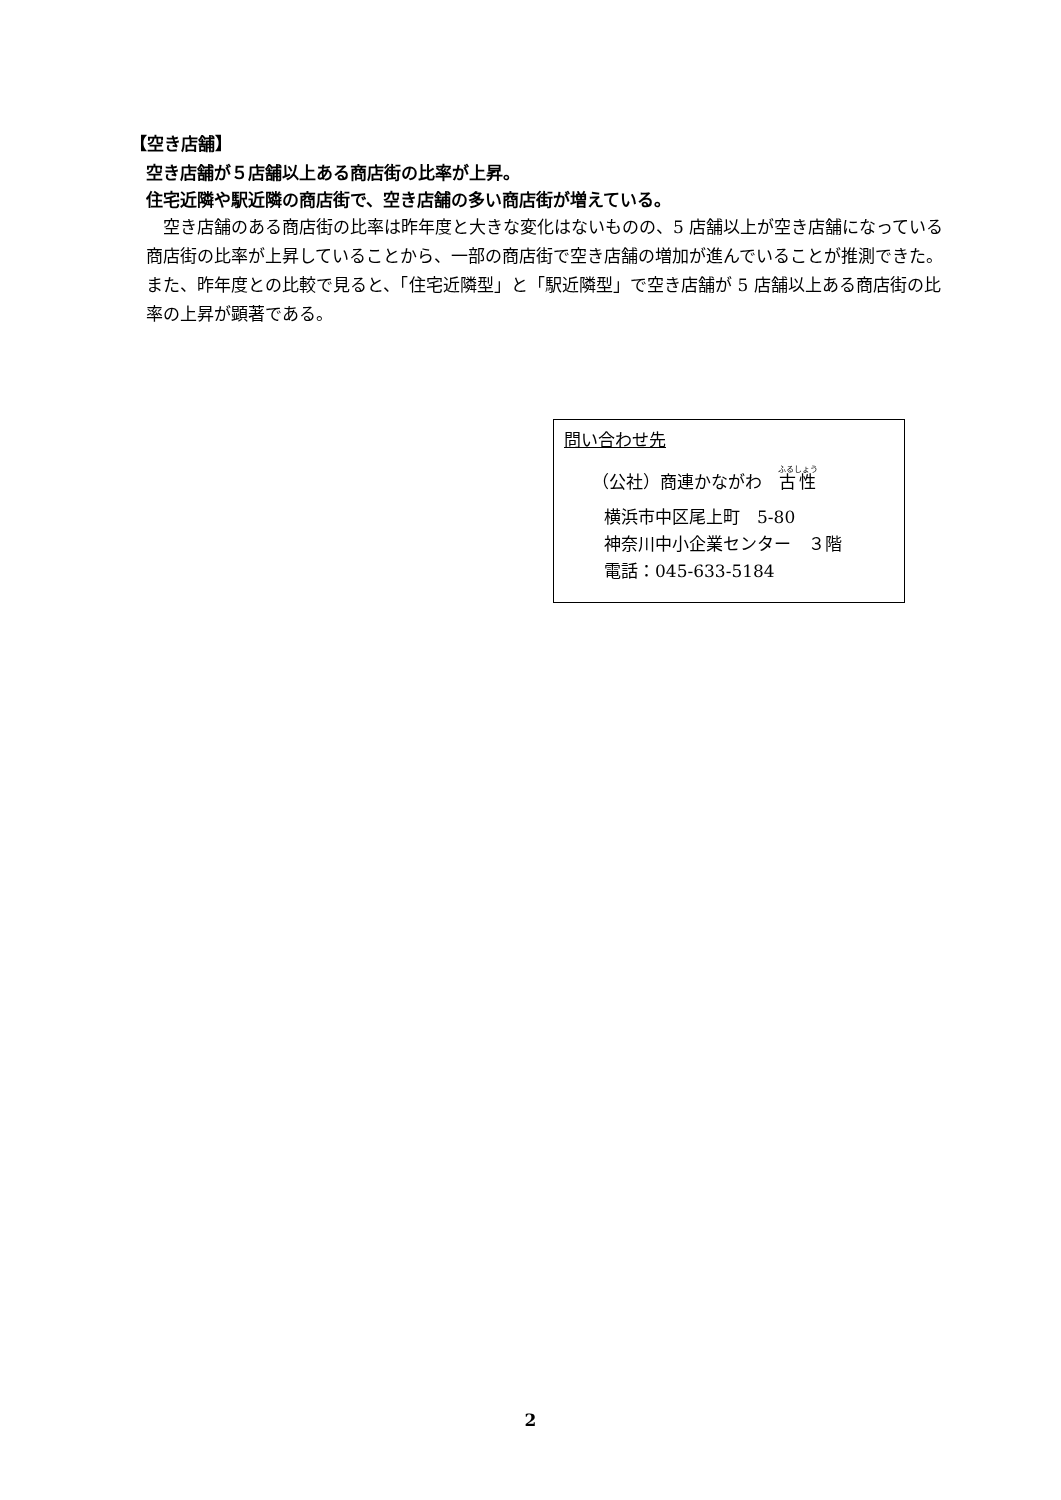【空き店舗】
空き店舗が５店舗以上ある商店街の比率が上昇。
住宅近隣や駅近隣の商店街で、空き店舗の多い商店街が増えている。
空き店舗のある商店街の比率は昨年度と大きな変化はないものの、5 店舗以上が空き店舗になっている商店街の比率が上昇していることから、一部の商店街で空き店舗の増加が進んでいることが推測できた。また、昨年度との比較で見ると、「住宅近隣型」と「駅近隣型」で空き店舗が 5 店舗以上ある商店街の比率の上昇が顕著である。
問い合わせ先
（公社）商連かながわ　古性
横浜市中区尾上町　5-80
神奈川中小企業センター　３階
電話：045-633-5184
2